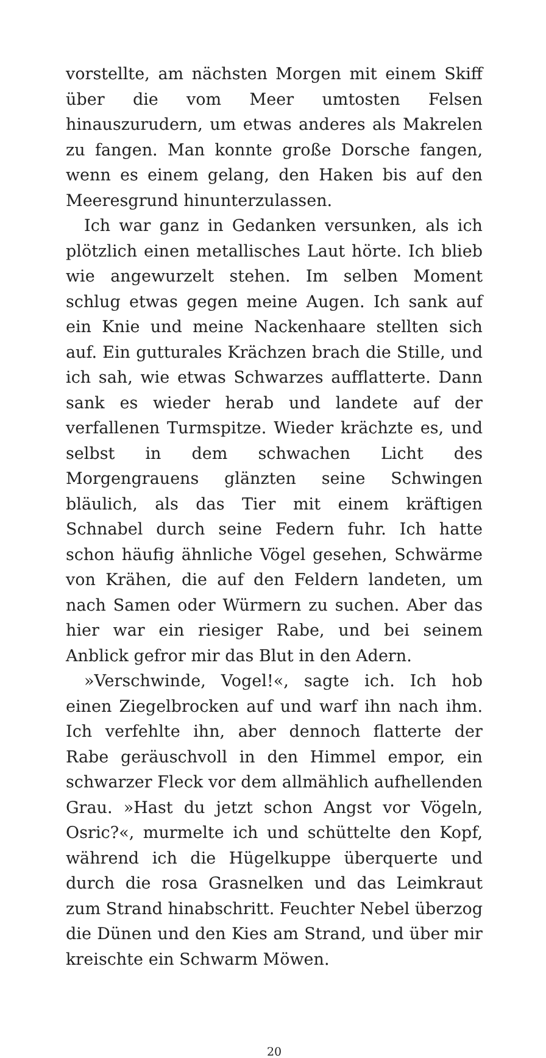vorstellte, am nächsten Morgen mit einem Skiff über die vom Meer umtosten Felsen hinauszurudern, um etwas anderes als Makrelen zu fangen. Man konnte große Dorsche fangen, wenn es einem gelang, den Haken bis auf den Meeresgrund hinunterzulassen.
Ich war ganz in Gedanken versunken, als ich plötzlich einen metallisches Laut hörte. Ich blieb wie angewurzelt stehen. Im selben Moment schlug etwas gegen meine Augen. Ich sank auf ein Knie und meine Nackenhaare stellten sich auf. Ein gutturales Krächzen brach die Stille, und ich sah, wie etwas Schwarzes aufflatterte. Dann sank es wieder herab und landete auf der verfallenen Turmspitze. Wieder krächzte es, und selbst in dem schwachen Licht des Morgengrauens glänzten seine Schwingen bläulich, als das Tier mit einem kräftigen Schnabel durch seine Federn fuhr. Ich hatte schon häufig ähnliche Vögel gesehen, Schwärme von Krähen, die auf den Feldern landeten, um nach Samen oder Würmern zu suchen. Aber das hier war ein riesiger Rabe, und bei seinem Anblick gefror mir das Blut in den Adern.
»Verschwinde, Vogel!«, sagte ich. Ich hob einen Ziegelbrocken auf und warf ihn nach ihm. Ich verfehlte ihn, aber dennoch flatterte der Rabe geräuschvoll in den Himmel empor, ein schwarzer Fleck vor dem allmählich aufhellenden Grau. »Hast du jetzt schon Angst vor Vögeln, Osric?«, murmelte ich und schüttelte den Kopf, während ich die Hügelkuppe überquerte und durch die rosa Grasnelken und das Leimkraut zum Strand hinabschritt. Feuchter Nebel überzog die Dünen und den Kies am Strand, und über mir kreischte ein Schwarm Möwen.
20